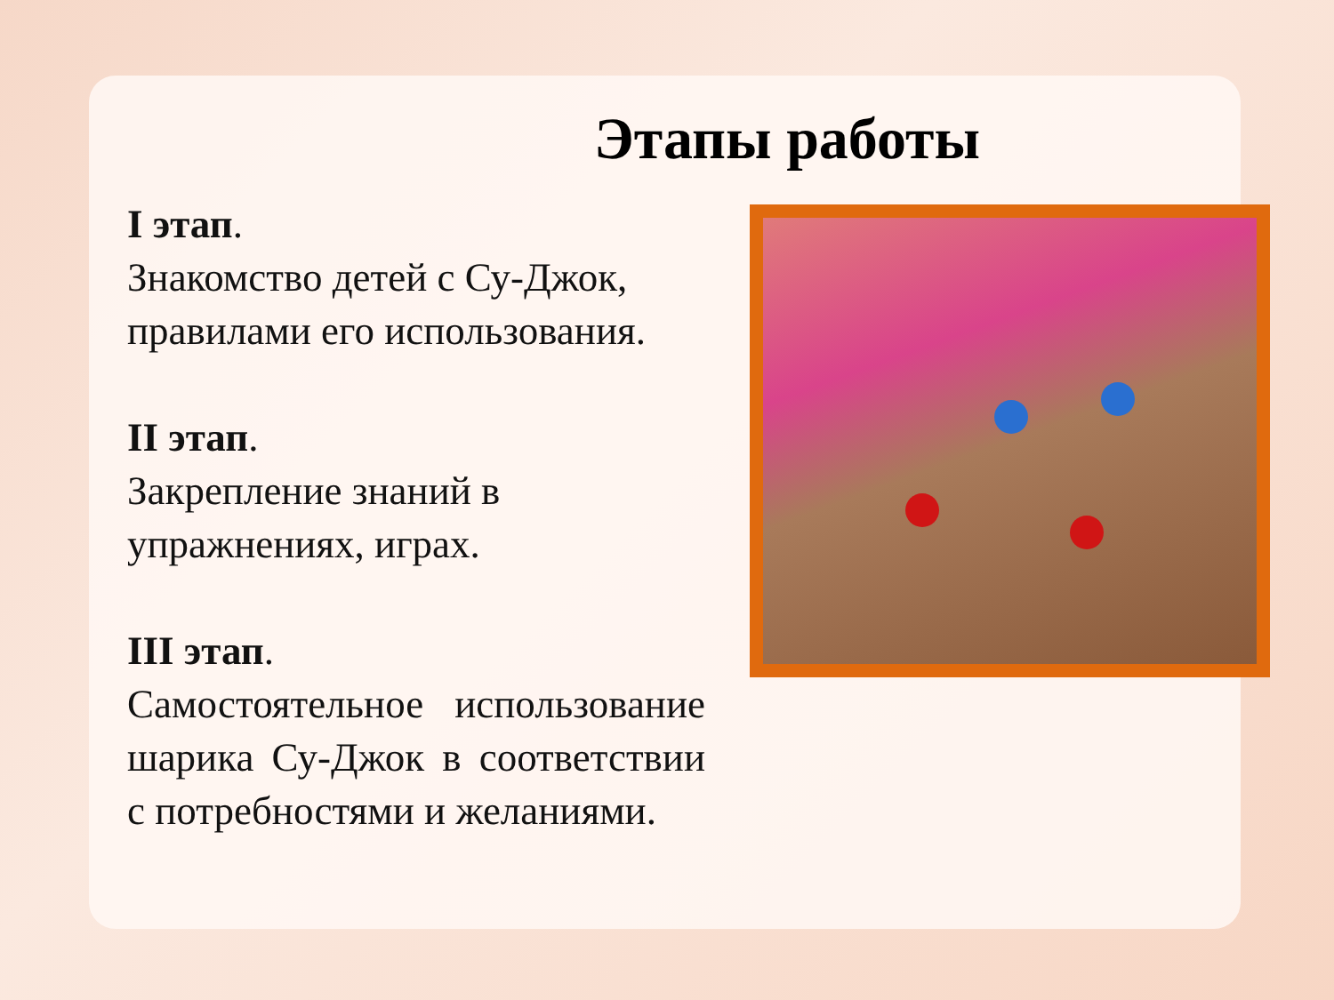Этапы работы
I этап.
Знакомство детей с Су-Джок, правилами его использования.
II этап.
Закрепление знаний в упражнениях, играх.
III этап.
Самостоятельное использование шарика Су-Джок в соответствии с потребностями и желаниями.